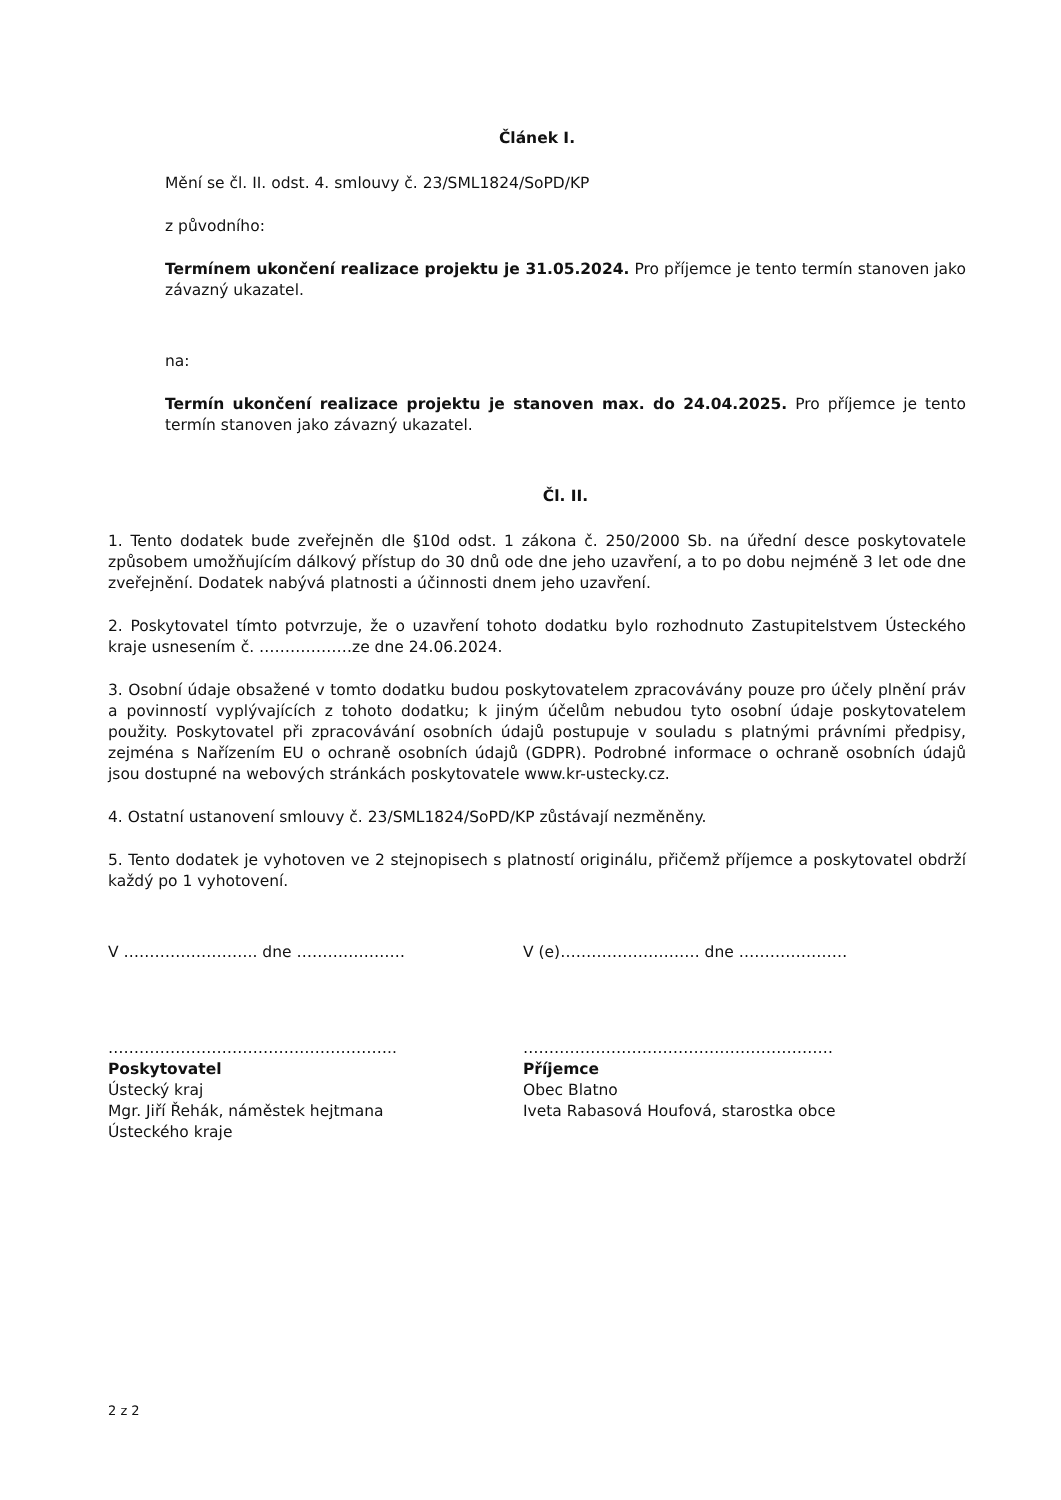Článek I.
Mění se čl. II. odst. 4. smlouvy č. 23/SML1824/SoPD/KP
z původního:
Termínem ukončení realizace projektu je 31.05.2024. Pro příjemce je tento termín stanoven jako závazný ukazatel.
na:
Termín ukončení realizace projektu je stanoven max. do 24.04.2025. Pro příjemce je tento termín stanoven jako závazný ukazatel.
Čl. II.
1. Tento dodatek bude zveřejněn dle §10d odst. 1 zákona č. 250/2000 Sb. na úřední desce poskytovatele způsobem umožňujícím dálkový přístup do 30 dnů ode dne jeho uzavření, a to po dobu nejméně 3 let ode dne zveřejnění. Dodatek nabývá platnosti a účinnosti dnem jeho uzavření.
2. Poskytovatel tímto potvrzuje, že o uzavření tohoto dodatku bylo rozhodnuto Zastupitelstvem Ústeckého kraje usnesením č. ………………ze dne 24.06.2024.
3. Osobní údaje obsažené v tomto dodatku budou poskytovatelem zpracovávány pouze pro účely plnění práv a povinností vyplývajících z tohoto dodatku; k jiným účelům nebudou tyto osobní údaje poskytovatelem použity. Poskytovatel při zpracovávání osobních údajů postupuje v souladu s platnými právními předpisy, zejména s Nařízením EU o ochraně osobních údajů (GDPR). Podrobné informace o ochraně osobních údajů jsou dostupné na webových stránkách poskytovatele www.kr-ustecky.cz.
4. Ostatní ustanovení smlouvy č. 23/SML1824/SoPD/KP zůstávají nezměněny.
5. Tento dodatek je vyhotoven ve 2 stejnopisech s platností originálu, přičemž příjemce a poskytovatel obdrží každý po 1 vyhotovení.
V …………………….. dne ………………… V (e)……………………… dne …………………
………………………………………………..
Poskytovatel
Ústecký kraj
Mgr. Jiří Řehák, náměstek hejtmana
Ústeckého kraje
……………………………………………………
Příjemce
Obec Blatno
Iveta Rabasová Houfová, starostka obce
2 z 2